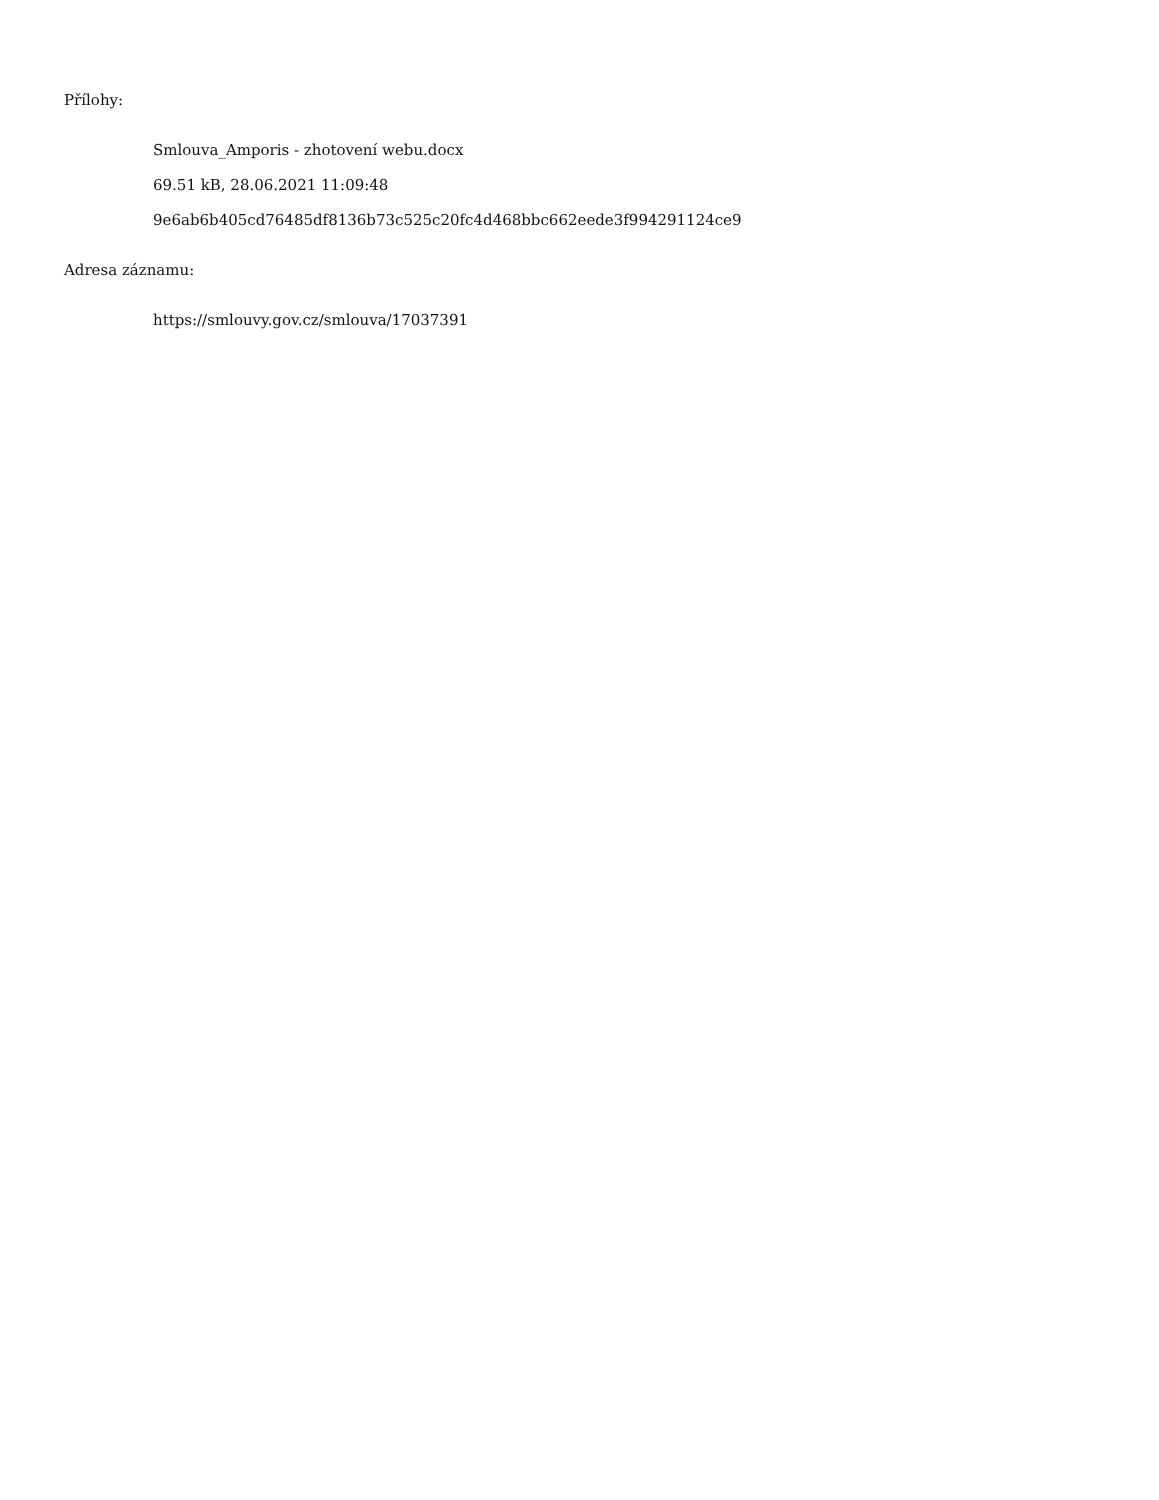Přílohy:
Smlouva_Amporis - zhotovení webu.docx
69.51 kB, 28.06.2021 11:09:48
9e6ab6b405cd76485df8136b73c525c20fc4d468bbc662eede3f994291124ce9
Adresa záznamu:
https://smlouvy.gov.cz/smlouva/17037391